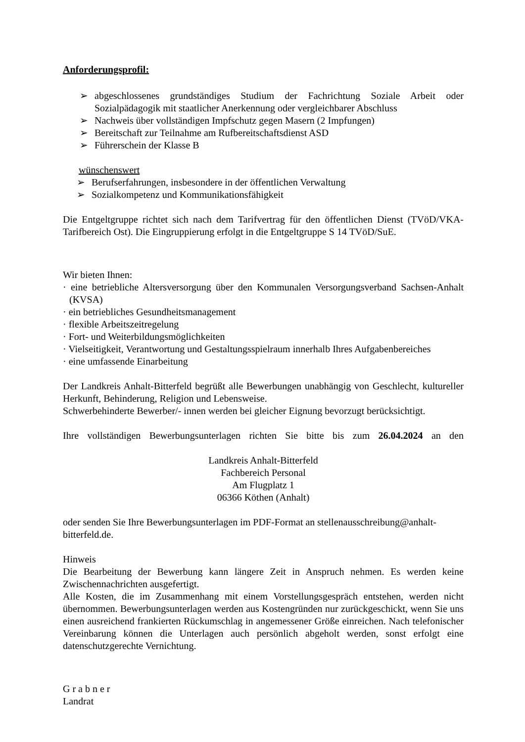Anforderungsprofil:
➢ abgeschlossenes grundständiges Studium der Fachrichtung Soziale Arbeit oder Sozialpädagogik mit staatlicher Anerkennung oder vergleichbarer Abschluss
➢ Nachweis über vollständigen Impfschutz gegen Masern (2 Impfungen)
➢ Bereitschaft zur Teilnahme am Rufbereitschaftsdienst ASD
➢ Führerschein der Klasse B
wünschenswert
➢ Berufserfahrungen, insbesondere in der öffentlichen Verwaltung
➢ Sozialkompetenz und Kommunikationsfähigkeit
Die Entgeltgruppe richtet sich nach dem Tarifvertrag für den öffentlichen Dienst (TVöD/VKA-Tarifbereich Ost). Die Eingruppierung erfolgt in die Entgeltgruppe S 14 TVöD/SuE.
Wir bieten Ihnen:
· eine betriebliche Altersversorgung über den Kommunalen Versorgungsverband Sachsen-Anhalt (KVSA)
· ein betriebliches Gesundheitsmanagement
· flexible Arbeitszeitregelung
· Fort- und Weiterbildungsmöglichkeiten
· Vielseitigkeit, Verantwortung und Gestaltungsspielraum innerhalb Ihres Aufgabenbereiches
· eine umfassende Einarbeitung
Der Landkreis Anhalt-Bitterfeld begrüßt alle Bewerbungen unabhängig von Geschlecht, kultureller Herkunft, Behinderung, Religion und Lebensweise.
Schwerbehinderte Bewerber/- innen werden bei gleicher Eignung bevorzugt berücksichtigt.
Ihre vollständigen Bewerbungsunterlagen richten Sie bitte bis zum 26.04.2024 an den
Landkreis Anhalt-Bitterfeld
Fachbereich Personal
Am Flugplatz 1
06366 Köthen (Anhalt)
oder senden Sie Ihre Bewerbungsunterlagen im PDF-Format an stellenausschreibung@anhalt-bitterfeld.de.
Hinweis
Die Bearbeitung der Bewerbung kann längere Zeit in Anspruch nehmen. Es werden keine Zwischennachrichten ausgefertigt.
Alle Kosten, die im Zusammenhang mit einem Vorstellungsgespräch entstehen, werden nicht übernommen. Bewerbungsunterlagen werden aus Kostengründen nur zurückgeschickt, wenn Sie uns einen ausreichend frankierten Rückumschlag in angemessener Größe einreichen. Nach telefonischer Vereinbarung können die Unterlagen auch persönlich abgeholt werden, sonst erfolgt eine datenschutzgerechte Vernichtung.
G r a b n e r
Landrat